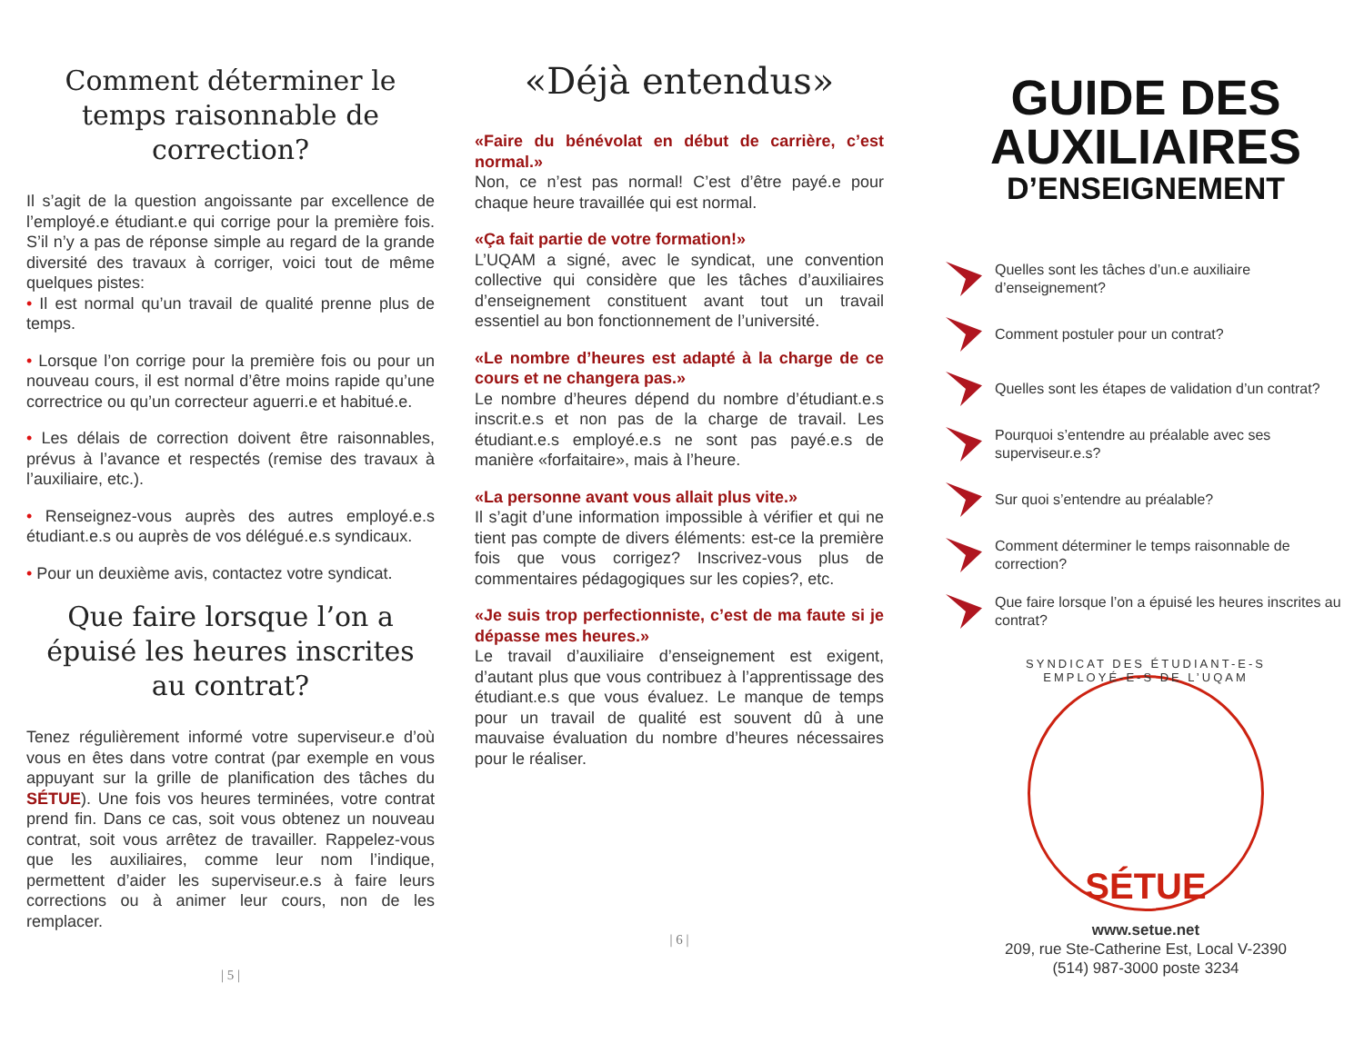Comment déterminer le temps raisonnable de correction?
Il s’agit de la question angoissante par excellence de l’employé.e étudiant.e qui corrige pour la première fois. S’il n’y a pas de réponse simple au regard de la grande diversité des travaux à corriger, voici tout de même quelques pistes:
• Il est normal qu’un travail de qualité prenne plus de temps.
• Lorsque l’on corrige pour la première fois ou pour un nouveau cours, il est normal d’être moins rapide qu’une correctrice ou qu’un correcteur aguerri.e et habitué.e.
• Les délais de correction doivent être raisonnables, prévus à l’avance et respectés (remise des travaux à l’auxiliaire, etc.).
• Renseignez-vous auprès des autres employé.e.s étudiant.e.s ou auprès de vos délégué.e.s syndicaux.
• Pour un deuxième avis, contactez votre syndicat.
Que faire lorsque l’on a épuisé les heures inscrites au contrat?
Tenez régulièrement informé votre superviseur.e d’où vous en êtes dans votre contrat (par exemple en vous appuyant sur la grille de planification des tâches du SÉTUE). Une fois vos heures terminées, votre contrat prend fin. Dans ce cas, soit vous obtenez un nouveau contrat, soit vous arrêtez de travailler. Rappelez-vous que les auxiliaires, comme leur nom l’indique, permettent d’aider les superviseur.e.s à faire leurs corrections ou à animer leur cours, non de les remplacer.
| 5 |
«Déjà entendus»
«Faire du bénévolat en début de carrière, c’est normal.»
Non, ce n’est pas normal! C’est d’être payé.e pour chaque heure travaillée qui est normal.
«Ça fait partie de votre formation!»
L’UQAM a signé, avec le syndicat, une convention collective qui considère que les tâches d’auxiliaires d’enseignement constituent avant tout un travail essentiel au bon fonctionnement de l’université.
«Le nombre d’heures est adapté à la charge de ce cours et ne changera pas.»
Le nombre d’heures dépend du nombre d’étudiant.e.s inscrit.e.s et non pas de la charge de travail. Les étudiant.e.s employé.e.s ne sont pas payé.e.s de manière «forfaitaire», mais à l’heure.
«La personne avant vous allait plus vite.»
Il s’agit d’une information impossible à vérifier et qui ne tient pas compte de divers éléments: est-ce la première fois que vous corrigez? Inscrivez-vous plus de commentaires pédagogiques sur les copies?, etc.
«Je suis trop perfectionniste, c’est de ma faute si je dépasse mes heures.»
Le travail d’auxiliaire d’enseignement est exigent, d’autant plus que vous contribuez à l’apprentissage des étudiant.e.s que vous évaluez. Le manque de temps pour un travail de qualité est souvent dû à une mauvaise évaluation du nombre d’heures nécessaires pour le réaliser.
| 6 |
GUIDE DES
AUXILIAIRES
D’ENSEIGNEMENT
Quelles sont les tâches d’un.e auxiliaire d’enseignement?
Comment postuler pour un contrat?
Quelles sont les étapes de validation d’un contrat?
Pourquoi s’entendre au préalable avec ses superviseur.e.s?
Sur quoi s’entendre au préalable?
Comment déterminer le temps raisonnable de correction?
Que faire lorsque l’on a épuisé les heures inscrites au contrat?
SYNDICAT DES ÉTUDIANT-E-S EMPLOYÉ-E-S DE L’UQAM
SÉTUE
www.setue.net
209, rue Ste-Catherine Est, Local V-2390
(514) 987-3000 poste 3234